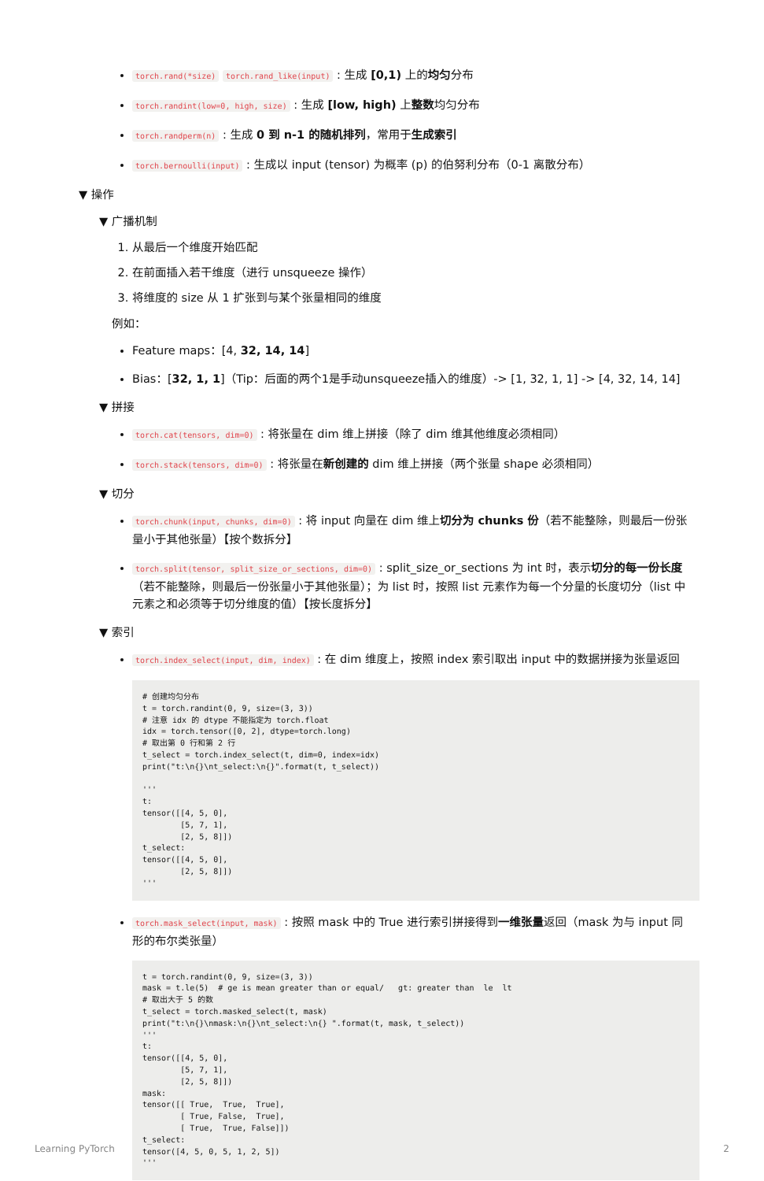torch.rand(*size) torch.rand_like(input) : 生成 [0,1) 上的均匀分布
torch.randint(low=0, high, size) : 生成 [low, high) 上整数均匀分布
torch.randperm(n) : 生成 0 到 n-1 的随机排列，常用于生成索引
torch.bernoulli(input) : 生成以 input (tensor) 为概率 (p) 的伯努利分布（0-1 离散分布）
▼ 操作
▼ 广播机制
1. 从最后一个维度开始匹配
2. 在前面插入若干维度（进行 unsqueeze 操作）
3. 将维度的 size 从 1 扩张到与某个张量相同的维度
例如：
Feature maps：[4, 32, 14, 14]
Bias：[32, 1, 1]（Tip：后面的两个1是手动unsqueeze插入的维度）-> [1, 32, 1, 1] -> [4, 32, 14, 14]
▼ 拼接
torch.cat(tensors, dim=0) : 将张量在 dim 维上拼接（除了 dim 维其他维度必须相同）
torch.stack(tensors, dim=0) : 将张量在新创建的 dim 维上拼接（两个张量 shape 必须相同）
▼ 切分
torch.chunk(input, chunks, dim=0) : 将 input 向量在 dim 维上切分为 chunks 份（若不能整除，则最后一份张量小于其他张量）【按个数拆分】
torch.split(tensor, split_size_or_sections, dim=0) : split_size_or_sections 为 int 时，表示切分的每一份长度（若不能整除，则最后一份张量小于其他张量）；为 list 时，按照 list 元素作为每一个分量的长度切分（list 中元素之和必须等于切分维度的值）【按长度拆分】
▼ 索引
torch.index_select(input, dim, index) : 在 dim 维度上，按照 index 索引取出 input 中的数据拼接为张量返回
# 创建均匀分布
t = torch.randint(0, 9, size=(3, 3))
# 注意 idx 的 dtype 不能指定为 torch.float
idx = torch.tensor([0, 2], dtype=torch.long)
# 取出第 0 行和第 2 行
t_select = torch.index_select(t, dim=0, index=idx)
print("t:\n{}\nt_select:\n{}".format(t, t_select))

'''
t:
tensor([[4, 5, 0],
        [5, 7, 1],
        [2, 5, 8]])
t_select:
tensor([[4, 5, 0],
        [2, 5, 8]])
'''
torch.mask_select(input, mask) : 按照 mask 中的 True 进行索引拼接得到一维张量返回（mask 为与 input 同形的布尔类张量）
t = torch.randint(0, 9, size=(3, 3))
mask = t.le(5)  # ge is mean greater than or equal/   gt: greater than  le  lt
# 取出大于 5 的数
t_select = torch.masked_select(t, mask)
print("t:\n{}\nmask:\n{}\nt_select:\n{} ".format(t, mask, t_select))
'''
t:
tensor([[4, 5, 0],
        [5, 7, 1],
        [2, 5, 8]])
mask:
tensor([[ True,  True,  True],
        [ True, False,  True],
        [ True,  True, False]])
t_select:
tensor([4, 5, 0, 5, 1, 2, 5])
'''
Learning PyTorch 2